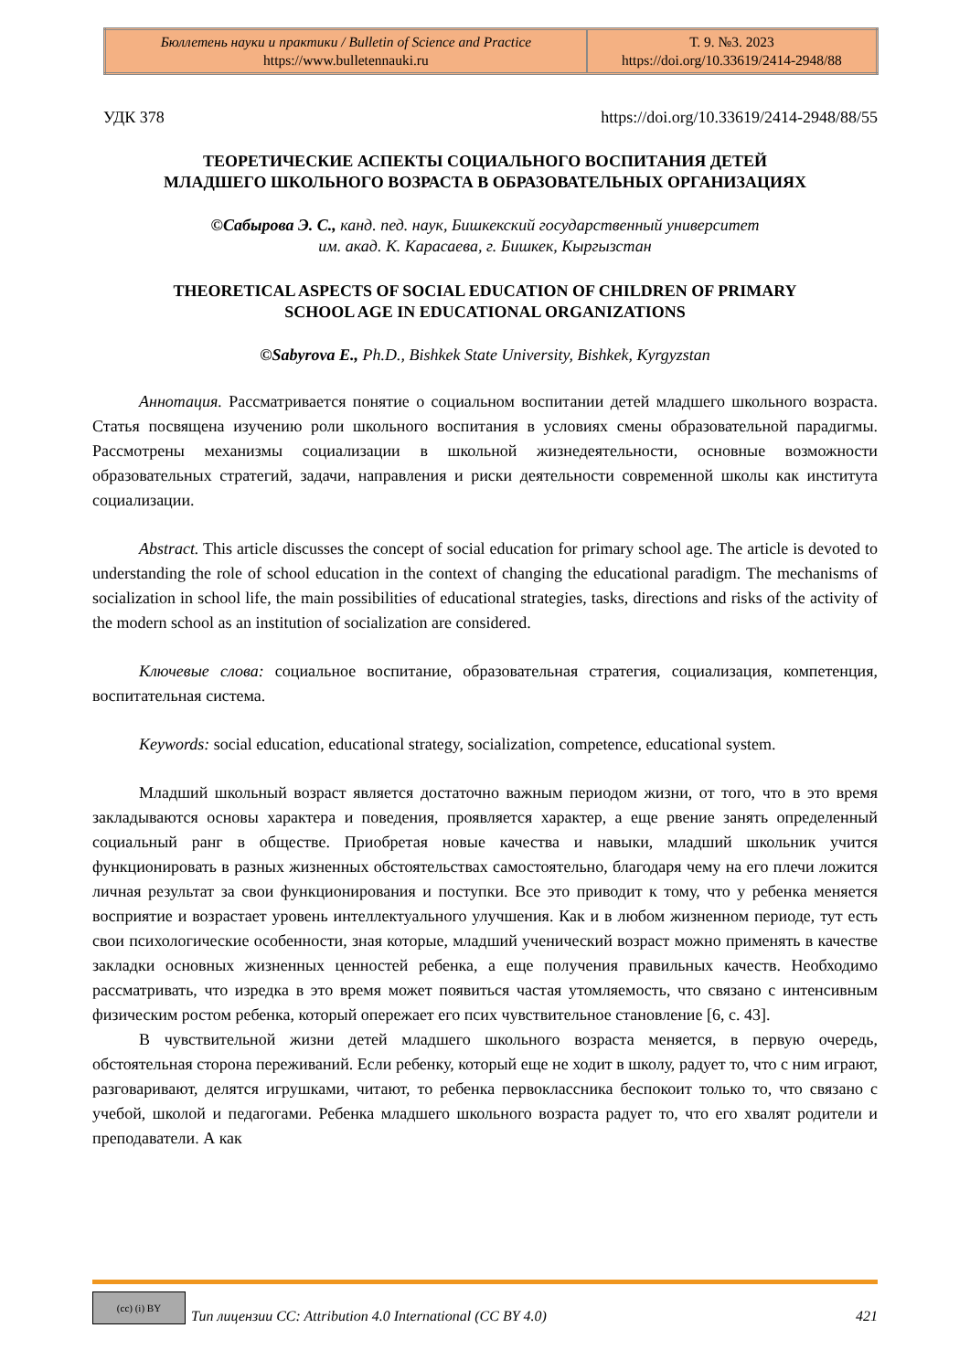| Бюллетень науки и практики / Bulletin of Science and Practice https://www.bulletennauki.ru | Т. 9. №3. 2023 https://doi.org/10.33619/2414-2948/88 |
УДК 378 https://doi.org/10.33619/2414-2948/88/55
ТЕОРЕТИЧЕСКИЕ АСПЕКТЫ СОЦИАЛЬНОГО ВОСПИТАНИЯ ДЕТЕЙ
МЛАДШЕГО ШКОЛЬНОГО ВОЗРАСТА В ОБРАЗОВАТЕЛЬНЫХ ОРГАНИЗАЦИЯХ
©Сабырова Э. С., канд. пед. наук, Бишкекский государственный университет
им. акад. К. Карасаева, г. Бишкек, Кыргызстан
THEORETICAL ASPECTS OF SOCIAL EDUCATION OF CHILDREN OF PRIMARY
SCHOOL AGE IN EDUCATIONAL ORGANIZATIONS
©Sabyrova E., Ph.D., Bishkek State University, Bishkek, Kyrgyzstan
Аннотация. Рассматривается понятие о социальном воспитании детей младшего школьного возраста. Статья посвящена изучению роли школьного воспитания в условиях смены образовательной парадигмы. Рассмотрены механизмы социализации в школьной жизнедеятельности, основные возможности образовательных стратегий, задачи, направления и риски деятельности современной школы как института социализации.
Abstract. This article discusses the concept of social education for primary school age. The article is devoted to understanding the role of school education in the context of changing the educational paradigm. The mechanisms of socialization in school life, the main possibilities of educational strategies, tasks, directions and risks of the activity of the modern school as an institution of socialization are considered.
Ключевые слова: социальное воспитание, образовательная стратегия, социализация, компетенция, воспитательная система.
Keywords: social education, educational strategy, socialization, competence, educational system.
Младший школьный возраст является достаточно важным периодом жизни, от того, что в это время закладываются основы характера и поведения, проявляется характер, а еще рвение занять определенный социальный ранг в обществе. Приобретая новые качества и навыки, младший школьник учится функционировать в разных жизненных обстоятельствах самостоятельно, благодаря чему на его плечи ложится личная результат за свои функционирования и поступки. Все это приводит к тому, что у ребенка меняется восприятие и возрастает уровень интеллектуального улучшения. Как и в любом жизненном периоде, тут есть свои психологические особенности, зная которые, младший ученический возраст можно применять в качестве закладки основных жизненных ценностей ребенка, а еще получения правильных качеств. Необходимо рассматривать, что изредка в это время может появиться частая утомляемость, что связано с интенсивным физическим ростом ребенка, который опережает его псих чувствительное становление [6, с. 43].
В чувствительной жизни детей младшего школьного возраста меняется, в первую очередь, обстоятельная сторона переживаний. Если ребенку, который еще не ходит в школу, радует то, что с ним играют, разговаривают, делятся игрушками, читают, то ребенка первоклассника беспокоит только то, что связано с учебой, школой и педагогами. Ребенка младшего школьного возраста радует то, что его хвалят родители и преподаватели. А как
(cc) (i) BY
Тип лицензии CC: Attribution 4.0 International (CC BY 4.0) 421